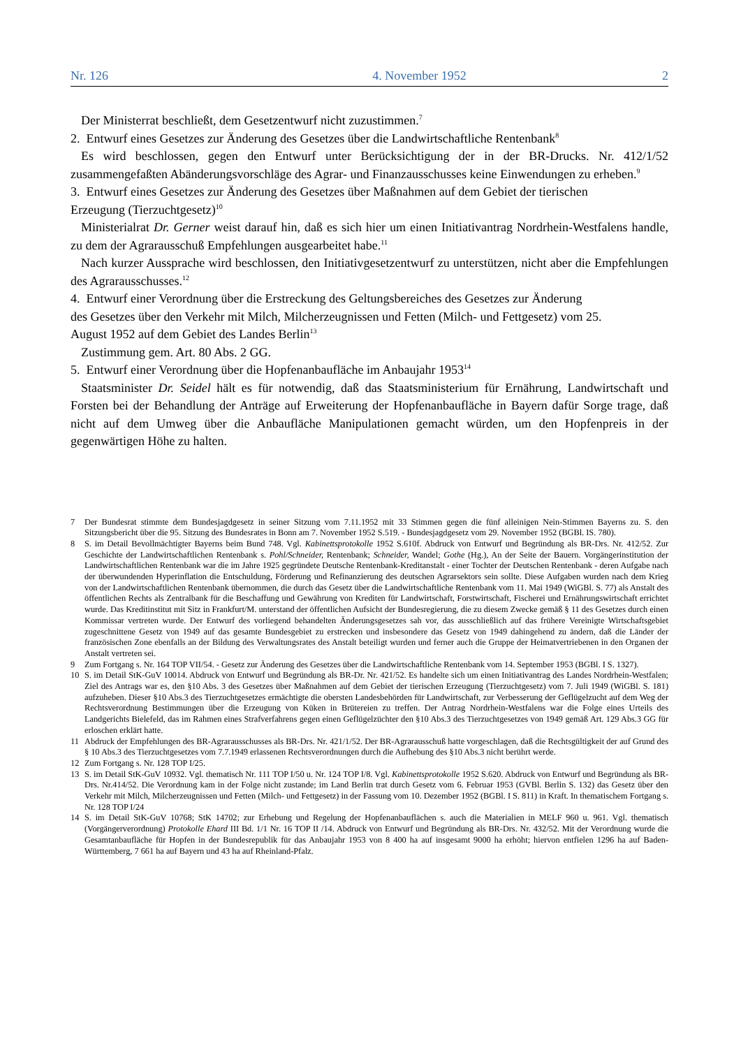Nr. 126 4. November 1952 2
Der Ministerrat beschließt, dem Gesetzentwurf nicht zuzustimmen.<sup>7</sup>
2. Entwurf eines Gesetzes zur Änderung des Gesetzes über die Landwirtschaftliche Rentenbank<sup>8</sup>
Es wird beschlossen, gegen den Entwurf unter Berücksichtigung der in der BR-Drucks. Nr. 412/1/52 zusammengefaßten Abänderungsvorschläge des Agrar- und Finanzausschusses keine Einwendungen zu erheben.<sup>9</sup>
3. Entwurf eines Gesetzes zur Änderung des Gesetzes über Maßnahmen auf dem Gebiet der tierischen
Erzeugung (Tierzuchtgesetz)<sup>10</sup>
Ministerialrat Dr. Gerner weist darauf hin, daß es sich hier um einen Initiativantrag Nordrhein-Westfalens handle, zu dem der Agrarausschuß Empfehlungen ausgearbeitet habe.<sup>11</sup>
Nach kurzer Aussprache wird beschlossen, den Initiativgesetzentwurf zu unterstützen, nicht aber die Empfehlungen des Agrarausschusses.<sup>12</sup>
4. Entwurf einer Verordnung über die Erstreckung des Geltungsbereiches des Gesetzes zur Änderung
des Gesetzes über den Verkehr mit Milch, Milcherzeugnissen und Fetten (Milch- und Fettgesetz) vom 25.
August 1952 auf dem Gebiet des Landes Berlin<sup>13</sup>
Zustimmung gem. Art. 80 Abs. 2 GG.
5. Entwurf einer Verordnung über die Hopfenanbaufläche im Anbaujahr 1953<sup>14</sup>
Staatsminister Dr. Seidel hält es für notwendig, daß das Staatsministerium für Ernährung, Landwirtschaft und Forsten bei der Behandlung der Anträge auf Erweiterung der Hopfenanbaufläche in Bayern dafür Sorge trage, daß nicht auf dem Umweg über die Anbaufläche Manipulationen gemacht würden, um den Hopfenpreis in der gegenwärtigen Höhe zu halten.
7 Der Bundesrat stimmte dem Bundesjagdgesetz in seiner Sitzung vom 7.11.1952 mit 33 Stimmen gegen die fünf alleinigen Nein-Stimmen Bayerns zu. S. den Sitzungsbericht über die 95. Sitzung des Bundesrates in Bonn am 7. November 1952 S.519. - Bundesjagdgesetz vom 29. November 1952 (BGBl. IS. 780).
8 S. im Detail Bevollmächtigter Bayerns beim Bund 748. Vgl. Kabinettsprotokolle 1952 S.610f. Abdruck von Entwurf und Begründung als BR-Drs. Nr. 412/52. Zur Geschichte der Landwirtschaftlichen Rentenbank s. Pohl/Schneider, Rentenbank; Schneider, Wandel; Gothe (Hg.), An der Seite der Bauern. Vorgängerinstitution der Landwirtschaftlichen Rentenbank war die im Jahre 1925 gegründete Deutsche Rentenbank-Kreditanstalt - einer Tochter der Deutschen Rentenbank - deren Aufgabe nach der überwundenden Hyperinflation die Entschuldung, Förderung und Refinanzierung des deutschen Agrarsektors sein sollte. Diese Aufgaben wurden nach dem Krieg von der Landwirtschaftlichen Rentenbank übernommen, die durch das Gesetz über die Landwirtschaftliche Rentenbank vom 11. Mai 1949 (WiGBl. S. 77) als Anstalt des öffentlichen Rechts als Zentralbank für die Beschaffung und Gewährung von Krediten für Landwirtschaft, Forstwirtschaft, Fischerei und Ernährungswirtschaft errichtet wurde. Das Kreditinstitut mit Sitz in Frankfurt/M. unterstand der öffentlichen Aufsicht der Bundesregierung, die zu diesem Zwecke gemäß § 11 des Gesetzes durch einen Kommissar vertreten wurde. Der Entwurf des vorliegend behandelten Änderungsgesetzes sah vor, das ausschließlich auf das frühere Vereinigte Wirtschaftsgebiet zugeschnittene Gesetz von 1949 auf das gesamte Bundesgebiet zu erstrecken und insbesondere das Gesetz von 1949 dahingehend zu ändern, daß die Länder der französischen Zone ebenfalls an der Bildung des Verwaltungsrates des Anstalt beteiligt wurden und ferner auch die Gruppe der Heimatvertriebenen in den Organen der Anstalt vertreten sei.
9 Zum Fortgang s. Nr. 164 TOP VII/54. - Gesetz zur Änderung des Gesetzes über die Landwirtschaftliche Rentenbank vom 14. September 1953 (BGBl. I S. 1327).
10 S. im Detail StK-GuV 10014. Abdruck von Entwurf und Begründung als BR-Dr. Nr. 421/52. Es handelte sich um einen Initiativantrag des Landes Nordrhein-Westfalen; Ziel des Antrags war es, den §10 Abs. 3 des Gesetzes über Maßnahmen auf dem Gebiet der tierischen Erzeugung (Tierzuchtgesetz) vom 7. Juli 1949 (WiGBl. S. 181) aufzuheben. Dieser §10 Abs.3 des Tierzuchtgesetzes ermächtigte die obersten Landesbehörden für Landwirtschaft, zur Verbesserung der Geflügelzucht auf dem Weg der Rechtsverordnung Bestimmungen über die Erzeugung von Küken in Brütereien zu treffen. Der Antrag Nordrhein-Westfalens war die Folge eines Urteils des Landgerichts Bielefeld, das im Rahmen eines Strafverfahrens gegen einen Geflügelzüchter den §10 Abs.3 des Tierzuchtgesetzes von 1949 gemäß Art. 129 Abs.3 GG für erloschen erklärt hatte.
11 Abdruck der Empfehlungen des BR-Agrarausschusses als BR-Drs. Nr. 421/1/52. Der BR-Agrarausschuß hatte vorgeschlagen, daß die Rechtsgültigkeit der auf Grund des § 10 Abs.3 des Tierzuchtgesetzes vom 7.7.1949 erlassenen Rechtsverordnungen durch die Aufhebung des §10 Abs.3 nicht berührt werde.
12 Zum Fortgang s. Nr. 128 TOP I/25.
13 S. im Detail StK-GuV 10932. Vgl. thematisch Nr. 111 TOP I/50 u. Nr. 124 TOP I/8. Vgl. Kabinettsprotokolle 1952 S.620. Abdruck von Entwurf und Begründung als BR-Drs. Nr.414/52. Die Verordnung kam in der Folge nicht zustande; im Land Berlin trat durch Gesetz vom 6. Februar 1953 (GVBl. Berlin S. 132) das Gesetz über den Verkehr mit Milch, Milcherzeugnissen und Fetten (Milch- und Fettgesetz) in der Fassung vom 10. Dezember 1952 (BGBl. I S. 811) in Kraft. In thematischem Fortgang s. Nr. 128 TOP I/24
14 S. im Detail StK-GuV 10768; StK 14702; zur Erhebung und Regelung der Hopfenanbauflächen s. auch die Materialien in MELF 960 u. 961. Vgl. thematisch (Vorgängerverordnung) Protokolle Ehard III Bd. 1/1 Nr. 16 TOP II /14. Abdruck von Entwurf und Begründung als BR-Drs. Nr. 432/52. Mit der Verordnung wurde die Gesamtanbaufläche für Hopfen in der Bundesrepublik für das Anbaujahr 1953 von 8 400 ha auf insgesamt 9000 ha erhöht; hiervon entfielen 1296 ha auf Baden-Württemberg, 7 661 ha auf Bayern und 43 ha auf Rheinland-Pfalz.